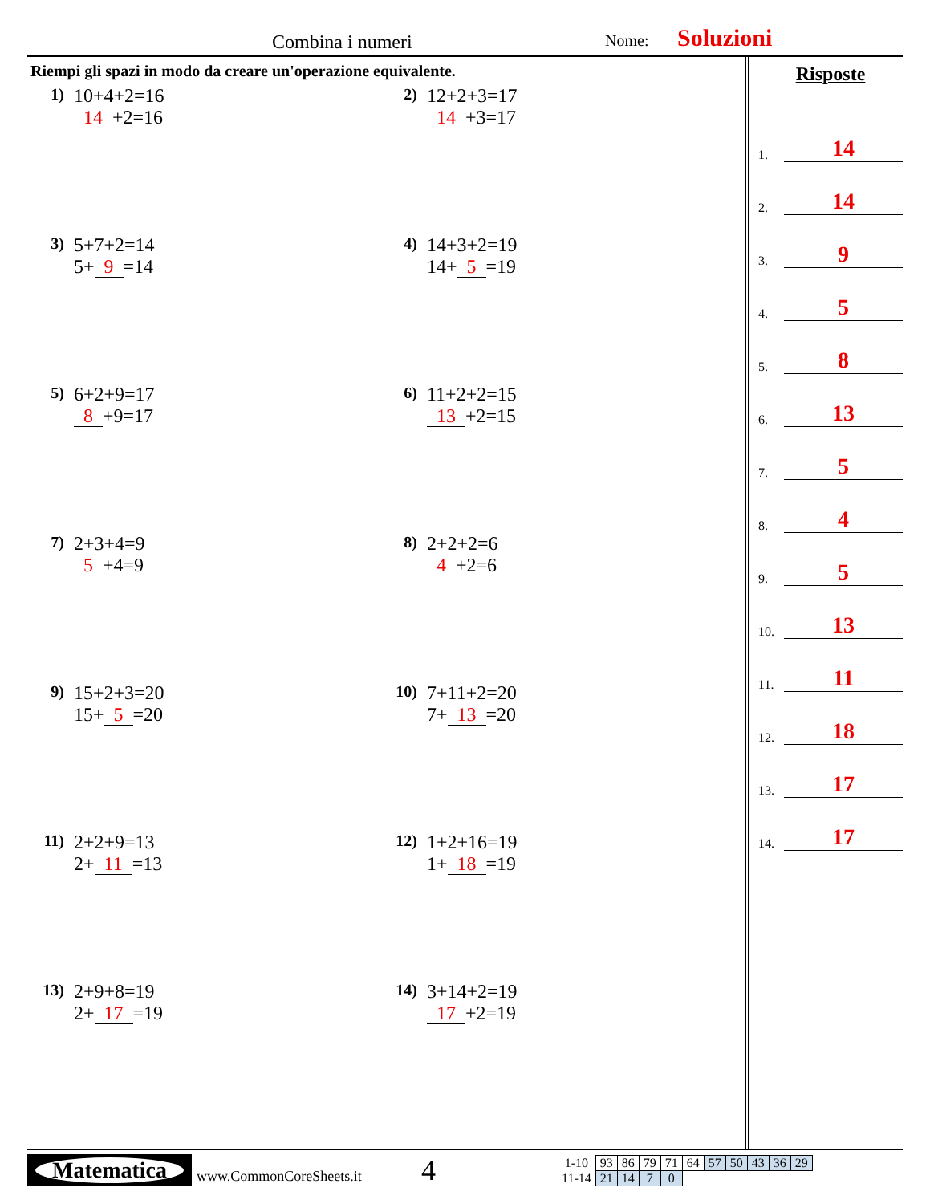Combina i numeri Nome: Soluzioni
Riempi gli spazi in modo da creare un'operazione equivalente.
1)
10+4+2=16
14 +2=16
2)
12+2+3=17
14 +3=17
3)
5+7+2=14
5+ 9 =14
4)
14+3+2=19
14+ 5 =19
5)
6+2+9=17
8 +9=17
6)
11+2+2=15
13 +2=15
7)
2+3+4=9
5 +4=9
8)
2+2+2=6
4 +2=6
9)
15+2+3=20
15+ 5 =20
10)
7+11+2=20
7+ 13 =20
11)
2+2+9=13
2+ 11 =13
12)
1+2+16=19
1+ 18 =19
13)
2+9+8=19
2+ 17 =19
14)
3+14+2=19
17 +2=19
Risposte
1. 14
2. 14
3. 9
4. 5
5. 8
6. 13
7. 5
8. 4
9. 5
10. 13
11. 11
12. 18
13. 17
14. 17
Matematica
www.CommonCoreSheets.it
4
| 1-10 | 93 | 86 | 79 | 71 | 64 | 57 | 50 | 43 | 36 | 29 |
| 11-14 | 21 | 14 | 7 | 0 | | | | | | |